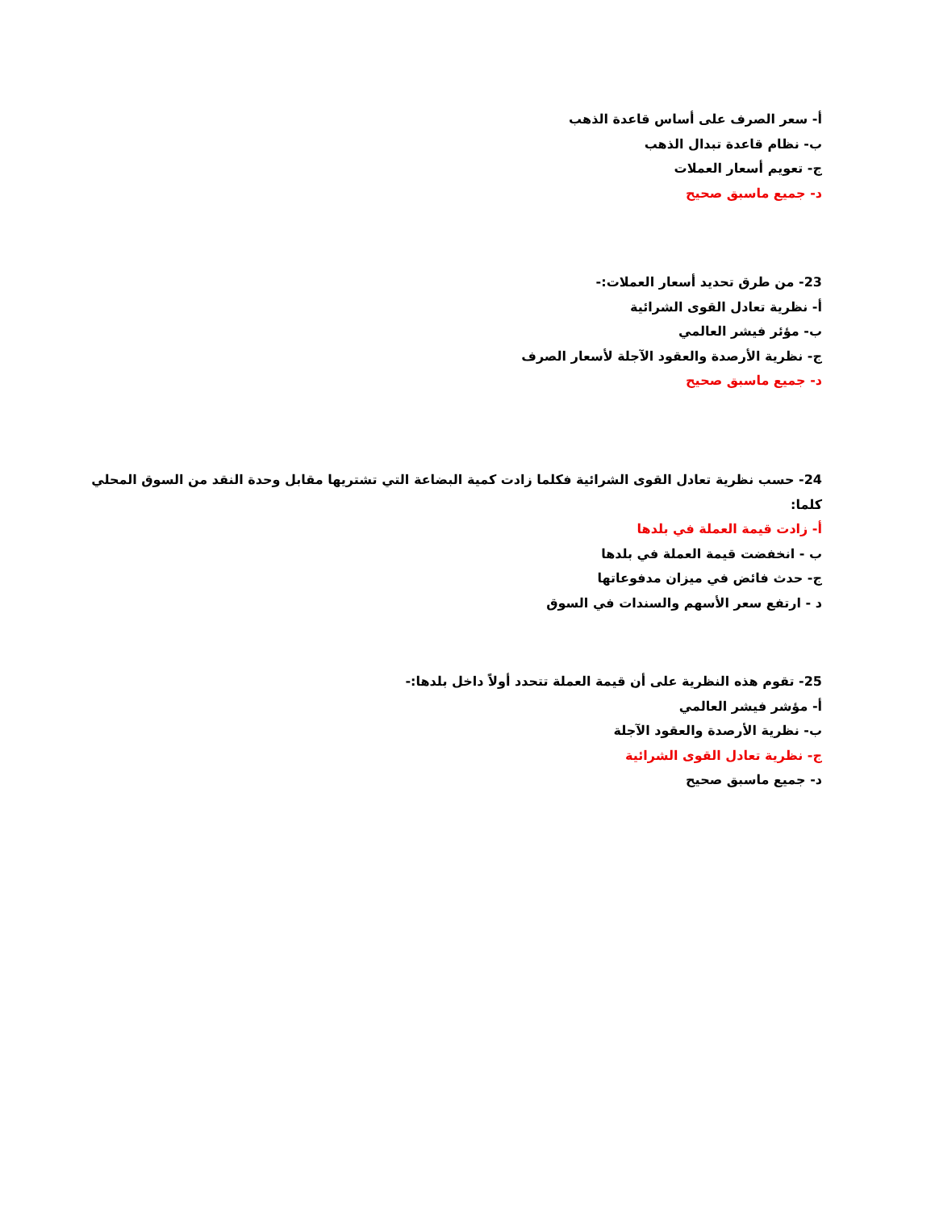أ- سعر الصرف على أساس قاعدة الذهب
ب- نظام قاعدة تبدال الذهب
ج- تعويم أسعار العملات
د- جميع ماسبق صحيح
23- من طرق تحديد أسعار العملات:-
أ- نظرية تعادل القوى الشرائية
ب- مؤئر فيشر العالمي
ج- نظرية الأرصدة والعقود الآجلة لأسعار الصرف
د- جميع ماسبق صحيح
24- حسب نظرية تعادل القوى الشرائية فكلما زادت كمية البضاعة التي تشتريها مقابل وحدة النقد من السوق المحلي كلما:
أ- زادت قيمة العملة في بلدها
ب - انخفضت قيمة العملة في بلدها
ج- حدث فائض في ميزان مدفوعاتها
د - ارتفع سعر الأسهم والسندات في السوق
25- تقوم هذه النظرية على أن قيمة العملة تتحدد أولاً داخل بلدها:-
أ- مؤشر فيشر العالمي
ب- نظرية الأرصدة والعقود الآجلة
ج- نظرية تعادل القوى الشرائية
د- جميع ماسبق صحيح